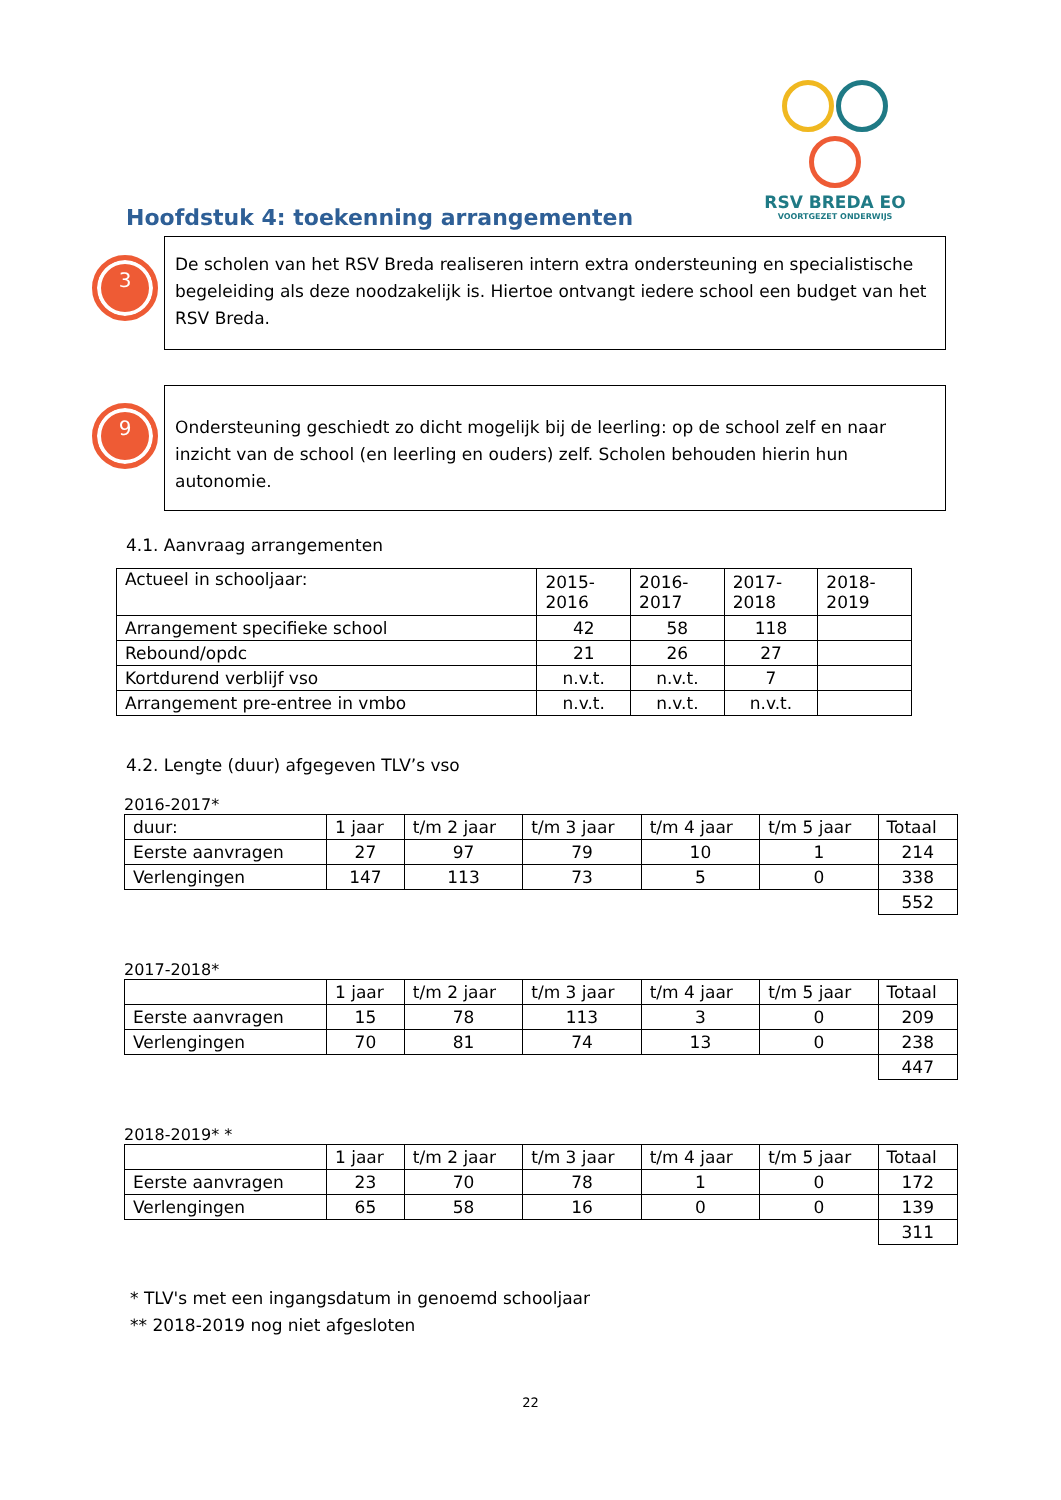RSV BREDA EO
VOORTGEZET ONDERWIJS
Hoofdstuk 4: toekenning arrangementen
3
De scholen van het RSV Breda realiseren intern extra ondersteuning en specialistische begeleiding als deze noodzakelijk is. Hiertoe ontvangt iedere school een budget van het RSV Breda.
9
Ondersteuning geschiedt zo dicht mogelijk bij de leerling: op de school zelf en naar inzicht van de school (en leerling en ouders) zelf. Scholen behouden hierin hun autonomie.
4.1. Aanvraag arrangementen
| Actueel in schooljaar: | 2015- 2016 | 2016- 2017 | 2017- 2018 | 2018- 2019 |
| Arrangement specifieke school | 42 | 58 | 118 | |
| Rebound/opdc | 21 | 26 | 27 | |
| Kortdurend verblijf vso | n.v.t. | n.v.t. | 7 | |
| Arrangement pre-entree in vmbo | n.v.t. | n.v.t. | n.v.t. | |
4.2. Lengte (duur) afgegeven TLV’s vso
2016-2017*
| duur: | 1 jaar | t/m 2 jaar | t/m 3 jaar | t/m 4 jaar | t/m 5 jaar | Totaal |
| Eerste aanvragen | 27 | 97 | 79 | 10 | 1 | 214 |
| Verlengingen | 147 | 113 | 73 | 5 | 0 | 338 |
| | | | | | | 552 |
2017-2018*
| | 1 jaar | t/m 2 jaar | t/m 3 jaar | t/m 4 jaar | t/m 5 jaar | Totaal |
| Eerste aanvragen | 15 | 78 | 113 | 3 | 0 | 209 |
| Verlengingen | 70 | 81 | 74 | 13 | 0 | 238 |
| | | | | | | 447 |
2018-2019* *
| | 1 jaar | t/m 2 jaar | t/m 3 jaar | t/m 4 jaar | t/m 5 jaar | Totaal |
| Eerste aanvragen | 23 | 70 | 78 | 1 | 0 | 172 |
| Verlengingen | 65 | 58 | 16 | 0 | 0 | 139 |
| | | | | | | 311 |
* TLV's met een ingangsdatum in genoemd schooljaar
** 2018-2019 nog niet afgesloten
22